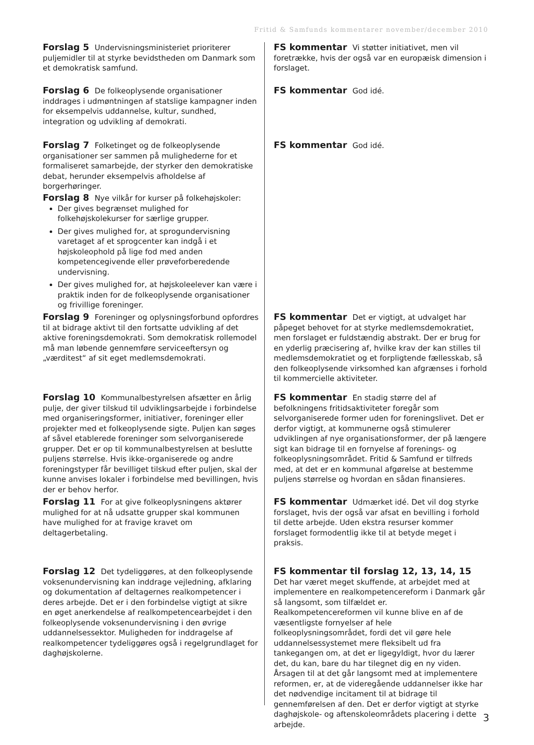Fritid & Samfunds kommentarer november/december 2010
Forslag 5 Undervisningsministeriet prioriterer puljemidler til at styrke bevidstheden om Danmark som et demokratisk samfund.
FS kommentar Vi støtter initiativet, men vil foretrække, hvis der også var en europæisk dimension i forslaget.
Forslag 6 De folkeoplysende organisationer inddrages i udmøntningen af statslige kampagner inden for eksempelvis uddannelse, kultur, sundhed, integration og udvikling af demokrati.
FS kommentar God idé.
Forslag 7 Folketinget og de folkeoplysende organisationer ser sammen på mulighederne for et formaliseret samarbejde, der styrker den demokratiske debat, herunder eksempelvis afholdelse af borgerhøringer.
FS kommentar God idé.
Forslag 8 Nye vilkår for kurser på folkehøjskoler:
Der gives begrænset mulighed for folkehøjskolekurser for særlige grupper.
Der gives mulighed for, at sprogundervisning varetaget af et sprogcenter kan indgå i et højskoleophold på lige fod med anden kompetencegivende eller prøveforberedende undervisning.
Der gives mulighed for, at højskoleelever kan være i praktik inden for de folkeoplysende organisationer og frivillige foreninger.
Forslag 9 Foreninger og oplysningsforbund opfordres til at bidrage aktivt til den fortsatte udvikling af det aktive foreningsdemokrati. Som demokratisk rollemodel må man løbende gennemføre serviceeftersyn og „værditest“ af sit eget medlemsdemokrati.
FS kommentar Det er vigtigt, at udvalget har påpeget behovet for at styrke medlemsdemokratiet, men forslaget er fuldstændig abstrakt. Der er brug for en yderlig præcisering af, hvilke krav der kan stilles til medlemsdemokratiet og et forpligtende fællesskab, så den folkeoplysende virksomhed kan afgrænses i forhold til kommercielle aktiviteter.
Forslag 10 Kommunalbestyrelsen afsætter en årlig pulje, der giver tilskud til udviklingsarbejde i forbindelse med organiseringsformer, initiativer, foreninger eller projekter med et folkeoplysende sigte. Puljen kan søges af såvel etablerede foreninger som selvorganiserede grupper. Det er op til kommunalbestyrelsen at beslutte puljens størrelse. Hvis ikke-organiserede og andre foreningstyper får bevilliget tilskud efter puljen, skal der kunne anvises lokaler i forbindelse med bevillingen, hvis der er behov herfor.
FS kommentar En stadig større del af befolkningens fritidsaktiviteter foregår som selvorganiserede former uden for foreningslivet. Det er derfor vigtigt, at kommunerne også stimulerer udviklingen af nye organisationsformer, der på længere sigt kan bidrage til en fornyelse af forenings- og folkeoplysningsområdet. Fritid & Samfund er tilfreds med, at det er en kommunal afgørelse at bestemme puljens størrelse og hvordan en sådan finansieres.
Forslag 11 For at give folkeoplysningens aktører mulighed for at nå udsatte grupper skal kommunen have mulighed for at fravige kravet om deltagerbetaling.
FS kommentar Udmærket idé. Det vil dog styrke forslaget, hvis der også var afsat en bevilling i forhold til dette arbejde. Uden ekstra resurser kommer forslaget formodentlig ikke til at betyde meget i praksis.
Forslag 12 Det tydeliggøres, at den folkeoplysende voksenundervisning kan inddrage vejledning, afklaring og dokumentation af deltagernes realkompetencer i deres arbejde. Det er i den forbindelse vigtigt at sikre en øget anerkendelse af realkompetencearbejdet i den folkeoplysende voksenundervisning i den øvrige uddannelsessektor. Muligheden for inddragelse af realkompetencer tydeliggøres også i regelgrundlaget for daghøjskolerne.
FS kommentar til forslag 12, 13, 14, 15 Det har været meget skuffende, at arbejdet med at implementere en realkompetencereform i Danmark går så langsomt, som tilfældet er. Realkompetencereformen vil kunne blive en af de væsentligste fornyelser af hele folkeoplysningsområdet, fordi det vil gøre hele uddannelsessystemet mere fleksibelt ud fra tankegangen om, at det er ligegyldigt, hvor du lærer det, du kan, bare du har tilegnet dig en ny viden. Årsagen til at det går langsomt med at implementere reformen, er, at de videregående uddannelser ikke har det nødvendige incitament til at bidrage til gennemførelsen af den. Det er derfor vigtigt at styrke daghøjskole- og aftenskoleområdets placering i dette arbejde.
3